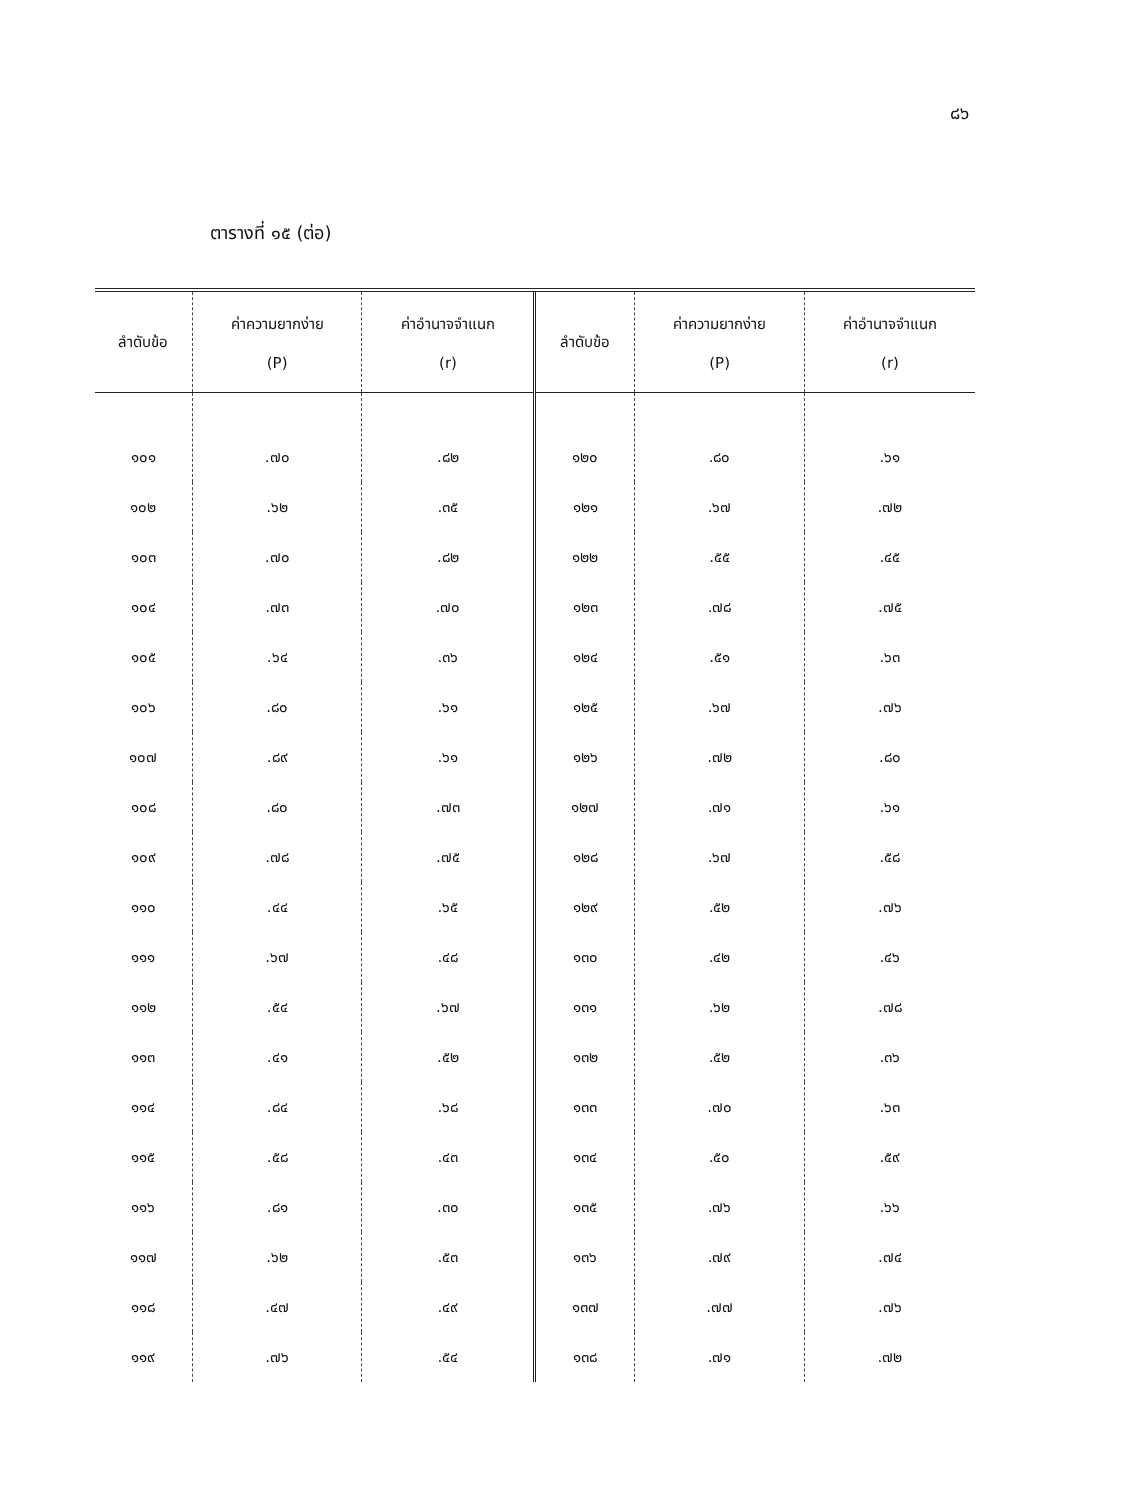๘๖
ตารางที่ ๑๕ (ต่อ)
| ลำดับข้อ | ค่าความยากง่าย (P) | ค่าอำนาจจำแนก (r) | ลำดับข้อ | ค่าความยากง่าย (P) | ค่าอำนาจจำแนก (r) |
| --- | --- | --- | --- | --- | --- |
| ๑๐๑ | .๗๐ | .๘๒ | ๑๒๐ | .๘๐ | .๖๑ |
| ๑๐๒ | .๖๒ | .๓๕ | ๑๒๑ | .๖๗ | .๗๒ |
| ๑๐๓ | .๗๐ | .๘๒ | ๑๒๒ | .๕๕ | .๔๕ |
| ๑๐๔ | .๗๓ | .๗๐ | ๑๒๓ | .๗๘ | .๗๕ |
| ๑๐๕ | .๖๔ | .๓๖ | ๑๒๔ | .๕๑ | .๖๓ |
| ๑๐๖ | .๘๐ | .๖๑ | ๑๒๕ | .๖๗ | .๗๖ |
| ๑๐๗ | .๘๙ | .๖๑ | ๑๒๖ | .๗๒ | .๘๐ |
| ๑๐๘ | .๘๐ | .๗๓ | ๑๒๗ | .๗๑ | .๖๑ |
| ๑๐๙ | .๗๘ | .๗๕ | ๑๒๘ | .๖๗ | .๕๘ |
| ๑๑๐ | .๔๔ | .๖๕ | ๑๒๙ | .๕๒ | .๗๖ |
| ๑๑๑ | .๖๗ | .๔๘ | ๑๓๐ | .๔๒ | .๔๖ |
| ๑๑๒ | .๕๔ | .๖๗ | ๑๓๑ | .๖๒ | .๗๘ |
| ๑๑๓ | .๔๑ | .๕๒ | ๑๓๒ | .๕๒ | .๓๖ |
| ๑๑๔ | .๘๔ | .๖๘ | ๑๓๓ | .๗๐ | .๖๓ |
| ๑๑๕ | .๕๘ | .๔๓ | ๑๓๔ | .๕๐ | .๕๙ |
| ๑๑๖ | .๘๑ | .๓๐ | ๑๓๕ | .๗๖ | .๖๖ |
| ๑๑๗ | .๖๒ | .๕๓ | ๑๓๖ | .๗๙ | .๗๔ |
| ๑๑๘ | .๔๗ | .๔๙ | ๑๓๗ | .๗๗ | .๗๖ |
| ๑๑๙ | .๗๖ | .๕๔ | ๑๓๘ | .๗๑ | .๗๒ |